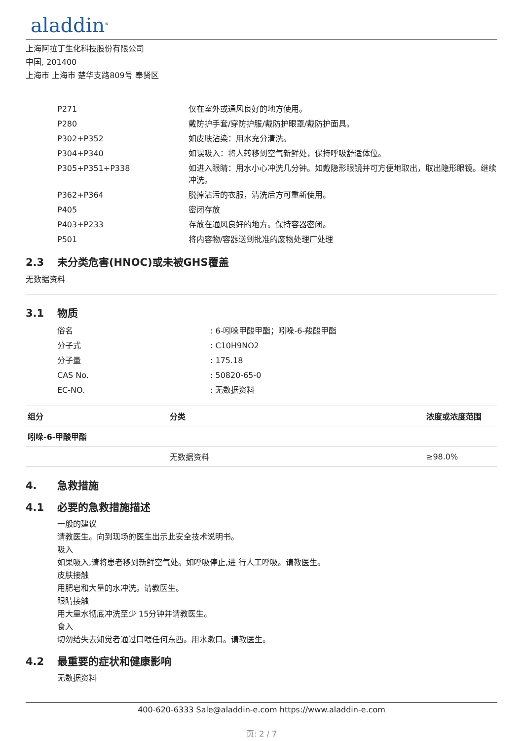aladdin<sup>®</sup>
上海阿拉丁生化科技股份有限公司
中国, 201400
上海市 上海市 楚华支路809号 奉贤区
| P271 | 仅在室外或通风良好的地方使用。 |
| P280 | 戴防护手套/穿防护服/戴防护眼罩/戴防护面具。 |
| P302+P352 | 如皮肤沾染：用水充分清洗。 |
| P304+P340 | 如误吸入：将人转移到空气新鲜处，保持呼吸舒适体位。 |
| P305+P351+P338 | 如进入眼睛：用水小心冲洗几分钟。如戴隐形眼镜并可方便地取出，取出隐形眼镜。继续冲洗。 |
| P362+P364 | 脱掉沾污的衣服，清洗后方可重新使用。 |
| P405 | 密闭存放 |
| P403+P233 | 存放在通风良好的地方。保持容器密闭。 |
| P501 | 将内容物/容器送到批准的废物处理厂处理 |
2.3 未分类危害(HNOC)或未被GHS覆盖
无数据资料
3.1 物质
| 俗名 | : 6-吲哚甲酸甲酯；吲哚-6-羧酸甲酯 |
| 分子式 | : C10H9NO2 |
| 分子量 | : 175.18 |
| CAS No. | : 50820-65-0 |
| EC-NO. | : 无数据资料 |
| 组分 | 分类 | 浓度或浓度范围 |
| --- | --- | --- |
| 吲哚-6-甲酸甲酯 | | |
| | 无数据资料 | ≥98.0% |
4. 急救措施
4.1 必要的急救措施描述
一般的建议
请教医生。向到现场的医生出示此安全技术说明书。
吸入
如果吸入,请将患者移到新鲜空气处。如呼吸停止,进 行人工呼吸。请教医生。
皮肤接触
用肥皂和大量的水冲洗。请教医生。
眼睛接触
用大量水彻底冲洗至少 15分钟并请教医生。
食入
切勿给失去知觉者通过口喂任何东西。用水漱口。请教医生。
4.2 最重要的症状和健康影响
无数据资料
400-620-6333 Sale@aladdin-e.com https://www.aladdin-e.com
页: 2 / 7